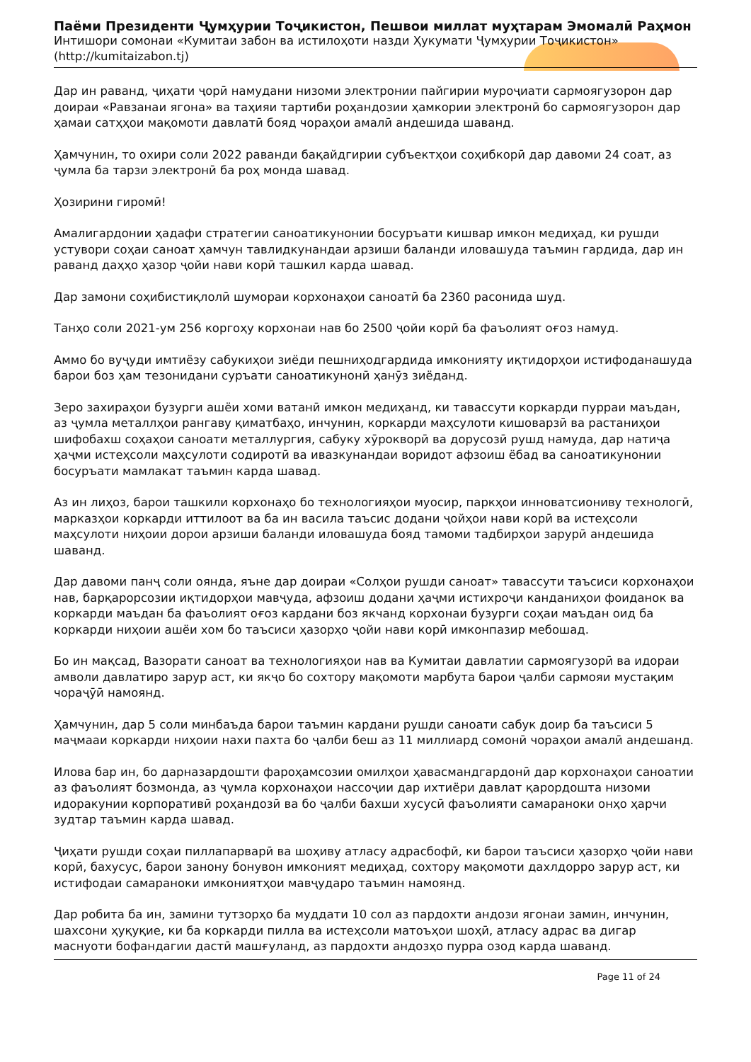Паёми Президенти Ҷумҳурии Тоҷикистон, Пешвои миллат муҳтарам Эмомалӣ Раҳмон
Интишори сомонаи «Кумитаи забон ва истилоҳоти назди Ҳукумати Ҷумҳурии Тоҷикистон»
(http://kumitaizabon.tj)
Дар ин раванд, ҷиҳати ҷорӣ намудани низоми электронии пайгирии муроҷиати сармоягузорон дар доираи «Равзанаи ягона» ва таҳияи тартиби роҳандозии ҳамкории электронӣ бо сармоягузорон дар ҳамаи сатҳҳои мақомоти давлатӣ бояд чораҳои амалӣ андешида шаванд.
Ҳамчунин, то охири соли 2022 раванди бақайдгирии субъектҳои соҳибкорӣ дар давоми 24 соат, аз ҷумла ба тарзи электронӣ ба роҳ монда шавад.
Ҳозирини гиромӣ!
Амалигардонии ҳадафи стратегии саноатикунонии босуръати кишвар имкон медиҳад, ки рушди устувори соҳаи саноат ҳамчун тавлидкунандаи арзиши баланди иловашуда таъмин гардида, дар ин раванд даҳҳо ҳазор ҷойи нави корӣ ташкил карда шавад.
Дар замони соҳибистиқлолӣ шумораи корхонаҳои саноатӣ ба 2360 расонида шуд.
Танҳо соли 2021-ум 256 коргоҳу корхонаи нав бо 2500 ҷойи корӣ ба фаъолият оғоз намуд.
Аммо бо вуҷуди имтиёзу сабукиҳои зиёди пешниҳодгардида имконияту иқтидорҳои истифоданашуда барои боз ҳам тезонидани суръати саноатикунонӣ ҳанӯз зиёданд.
Зеро захираҳои бузурги ашёи хоми ватанӣ имкон медиҳанд, ки тавассути коркарди пурраи маъдан, аз ҷумла металлҳои рангаву қиматбаҳо, инчунин, коркарди маҳсулоти кишоварзӣ ва растаниҳои шифобахш соҳаҳои саноати металлургия, сабуку хӯрокворӣ ва дорусозӣ рушд намуда, дар натиҷа ҳаҷми истеҳсоли маҳсулоти содиротӣ ва ивазкунандаи воридот афзоиш ёбад ва саноатикунонии босуръати мамлакат таъмин карда шавад.
Аз ин лиҳоз, барои ташкили корхонаҳо бо технологияҳои муосир, паркҳои инноватсиониву технологӣ, марказҳои коркарди иттилоот ва ба ин васила таъсис додани ҷойҳои нави корӣ ва истеҳсоли маҳсулоти ниҳоии дорои арзиши баланди иловашуда бояд тамоми тадбирҳои зарурӣ андешида шаванд.
Дар давоми панҷ соли оянда, яъне дар доираи «Солҳои рушди саноат» тавассути таъсиси корхонаҳои нав, барқарорсозии иқтидорҳои мавҷуда, афзоиш додани ҳаҷми истихроҷи канданиҳои фоиданок ва коркарди маъдан ба фаъолият оғоз кардани боз якчанд корхонаи бузурги соҳаи маъдан оид ба коркарди ниҳоии ашёи хом бо таъсиси ҳазорҳо ҷойи нави корӣ имконпазир мебошад.
Бо ин мақсад, Вазорати саноат ва технологияҳои нав ва Кумитаи давлатии сармоягузорӣ ва идораи амволи давлатиро зарур аст, ки якҷо бо сохтору мақомоти марбута барои ҷалби сармояи мустақим чораҷӯӣ намоянд.
Ҳамчунин, дар 5 соли минбаъда барои таъмин кардани рушди саноати сабук доир ба таъсиси 5 маҷмааи коркарди ниҳоии нахи пахта бо ҷалби беш аз 11 миллиард сомонӣ чораҳои амалӣ андешанд.
Илова бар ин, бо дарназардошти фароҳамсозии омилҳои ҳавасмандгардонӣ дар корхонаҳои саноатии аз фаъолият бозмонда, аз ҷумла корхонаҳои нассоҷии дар ихтиёри давлат қарордошта низоми идоракунии корпоративӣ роҳандозӣ ва бо ҷалби бахши хусусӣ фаъолияти самараноки онҳо ҳарчи зудтар таъмин карда шавад.
Ҷиҳати рушди соҳаи пиллапарварӣ ва шоҳиву атласу адрасбофӣ, ки барои таъсиси ҳазорҳо ҷойи нави корӣ, бахусус, барои занону бонувон имконият медиҳад, сохтору мақомоти дахлдорро зарур аст, ки истифодаи самараноки имкониятҳои мавҷударо таъмин намоянд.
Дар робита ба ин, замини тутзорҳо ба муддати 10 сол аз пардохти андози ягонаи замин, инчунин, шахсони ҳуқуқие, ки ба коркарди пилла ва истеҳсоли матоъҳои шоҳӣ, атласу адрас ва дигар маснуоти бофандагии дастӣ машғуланд, аз пардохти андозҳо пурра озод карда шаванд.
Page 11 of 24